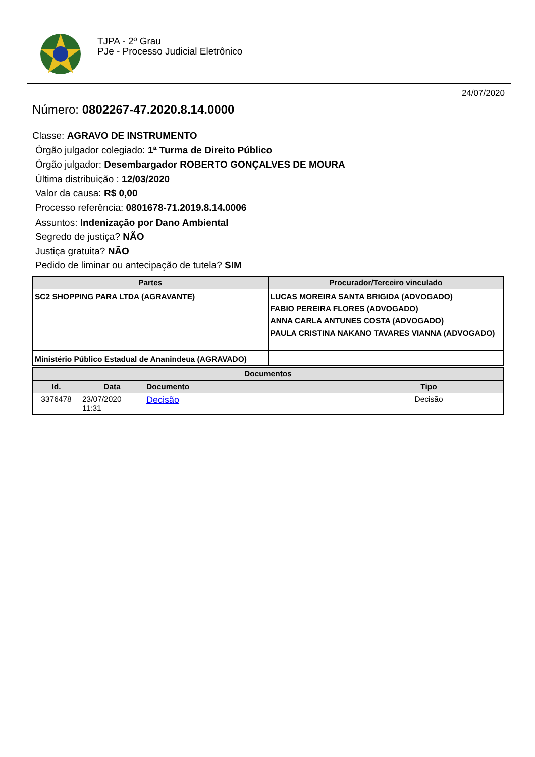TJPA - 2º Grau
PJe - Processo Judicial Eletrônico
24/07/2020
Número: 0802267-47.2020.8.14.0000
Classe: AGRAVO DE INSTRUMENTO
Órgão julgador colegiado: 1ª Turma de Direito Público
Órgão julgador: Desembargador ROBERTO GONÇALVES DE MOURA
Última distribuição : 12/03/2020
Valor da causa: R$ 0,00
Processo referência: 0801678-71.2019.8.14.0006
Assuntos: Indenização por Dano Ambiental
Segredo de justiça? NÃO
Justiça gratuita? NÃO
Pedido de liminar ou antecipação de tutela? SIM
| Partes | Procurador/Terceiro vinculado |
| --- | --- |
| SC2 SHOPPING PARA LTDA (AGRAVANTE) | LUCAS MOREIRA SANTA BRIGIDA (ADVOGADO) FABIO PEREIRA FLORES (ADVOGADO) ANNA CARLA ANTUNES COSTA (ADVOGADO) PAULA CRISTINA NAKANO TAVARES VIANNA (ADVOGADO) |
| Ministério Público Estadual de Ananindeua (AGRAVADO) | |
| Documentos | | | |
| --- | --- | --- | --- |
| Id. | Data | Documento | Tipo |
| 3376478 | 23/07/2020 11:31 | Decisão | Decisão |